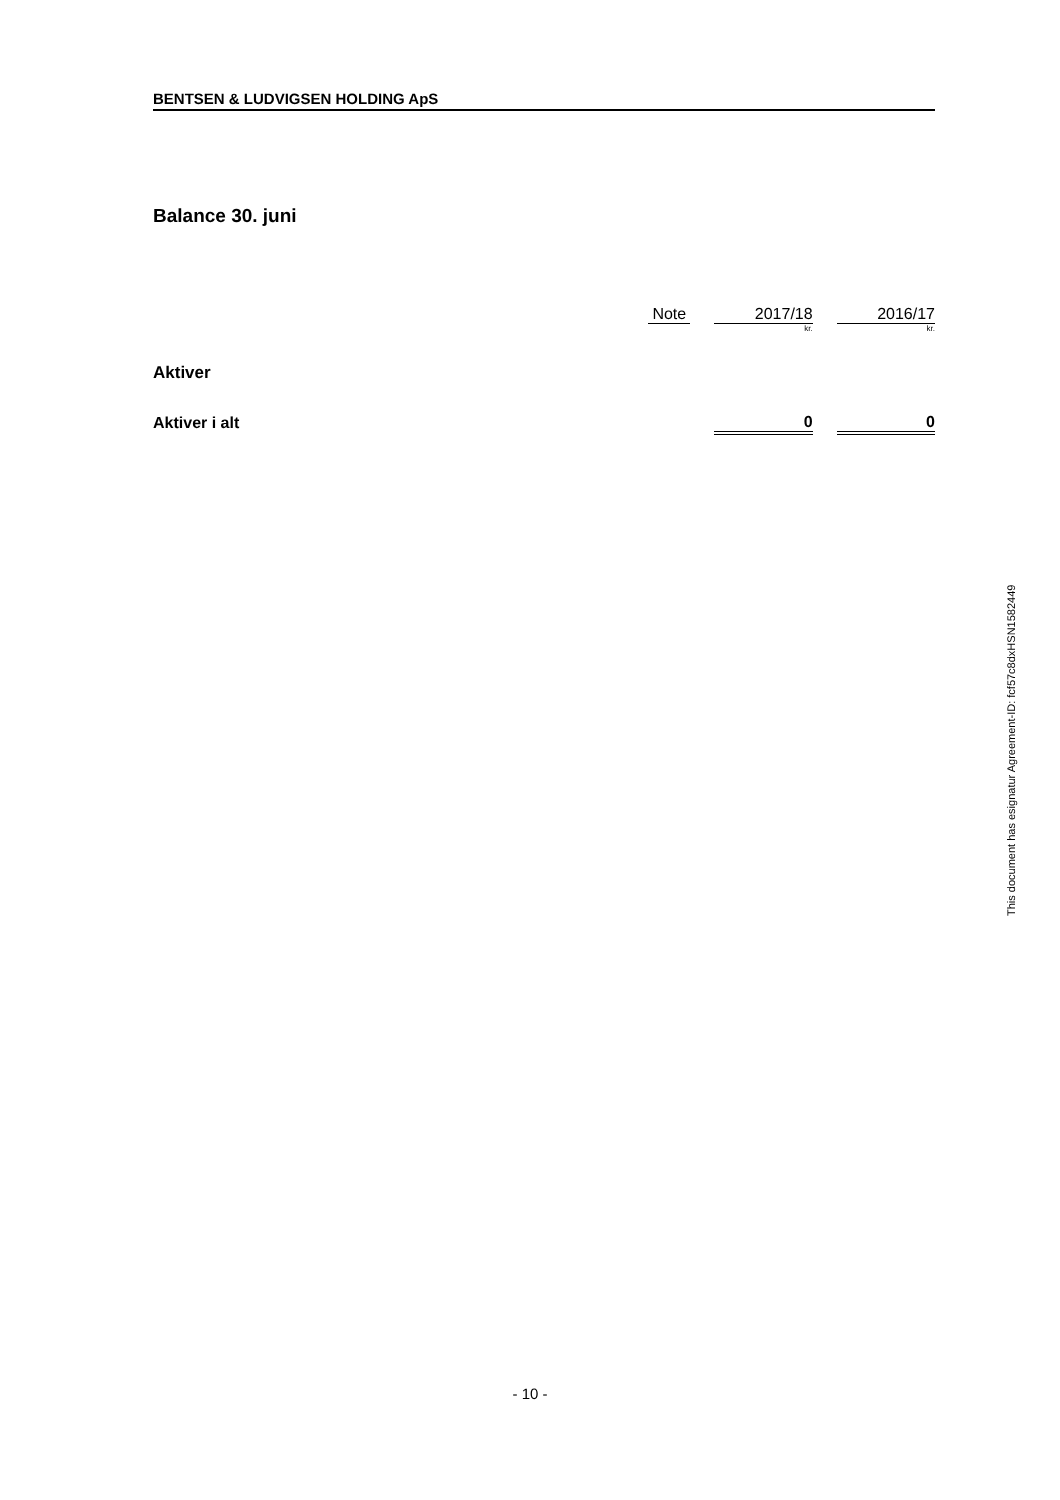BENTSEN & LUDVIGSEN HOLDING ApS
Balance 30. juni
| | Note | | 2017/18 | | 2016/17 |
| | | | kr. | | kr. |
| Aktiver | | | | | |
| Aktiver i alt | | | 0 | | 0 |
This document has esignatur Agreement-ID: fcf57c8dxHSN1582449
- 10 -